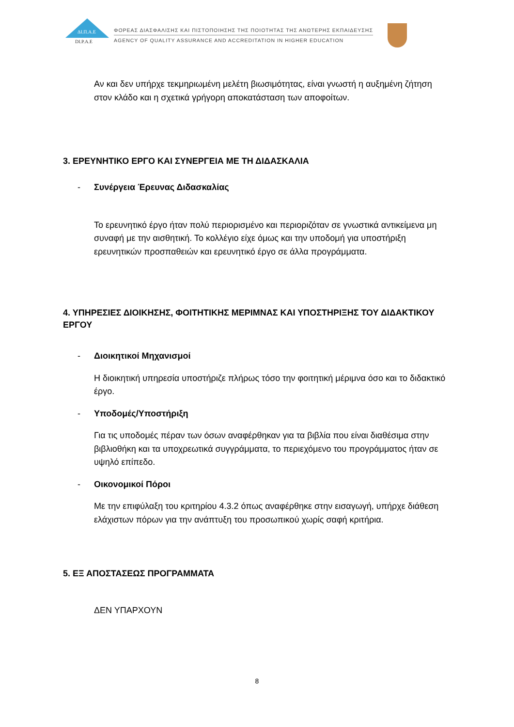ΔΙ.Π.Α.Ε
DI.P.A.E
ΦΟΡΕΑΣ ΔΙΑΣΦΑΛΙΣΗΣ ΚΑΙ ΠΙΣΤΟΠΟΙΗΣΗΣ ΤΗΣ ΠΟΙΟΤΗΤΑΣ ΤΗΣ ΑΝΩΤΕΡΗΣ ΕΚΠΑΙΔΕΥΣΗΣ
AGENCY OF QUALITY ASSURANCE AND ACCREDITATION IN HIGHER EDUCATION
Αν και δεν υπήρχε τεκμηριωμένη μελέτη βιωσιμότητας, είναι γνωστή η αυξημένη ζήτηση στον κλάδο και η σχετικά γρήγορη αποκατάσταση των αποφοίτων.
3. ΕΡΕΥΝΗΤΙΚΟ ΕΡΓΟ ΚΑΙ ΣΥΝΕΡΓΕΙΑ ΜΕ ΤΗ ΔΙΔΑΣΚΑΛΙΑ
- Συνέργεια Έρευνας Διδασκαλίας
Το ερευνητικό έργο ήταν πολύ περιορισμένο και περιοριζόταν σε γνωστικά αντικείμενα μη συναφή με την αισθητική. Το κολλέγιο είχε όμως και την υποδομή για υποστήριξη ερευνητικών προσπαθειών και ερευνητικό έργο σε άλλα προγράμματα.
4. ΥΠΗΡΕΣΙΕΣ ΔΙΟΙΚΗΣΗΣ, ΦΟΙΤΗΤΙΚΗΣ ΜΕΡΙΜΝΑΣ ΚΑΙ ΥΠΟΣΤΗΡΙΞΗΣ ΤΟΥ ΔΙΔΑΚΤΙΚΟΥ ΕΡΓΟΥ
- Διοικητικοί Μηχανισμοί
Η διοικητική υπηρεσία υποστήριζε πλήρως τόσο την φοιτητική μέριμνα όσο και το διδακτικό έργο.
- Υποδομές/Υποστήριξη
Για τις υποδομές πέραν των όσων αναφέρθηκαν για τα βιβλία που είναι διαθέσιμα στην βιβλιοθήκη και τα υποχρεωτικά συγγράμματα, το περιεχόμενο του προγράμματος ήταν σε υψηλό επίπεδο.
- Οικονομικοί Πόροι
Με την επιφύλαξη του κριτηρίου 4.3.2 όπως αναφέρθηκε στην εισαγωγή, υπήρχε διάθεση ελάχιστων πόρων για την ανάπτυξη του προσωπικού χωρίς σαφή κριτήρια.
5. ΕΞ ΑΠΟΣΤΑΣΕΩΣ ΠΡΟΓΡΑΜΜΑΤΑ
ΔΕΝ ΥΠΑΡΧΟΥΝ
8